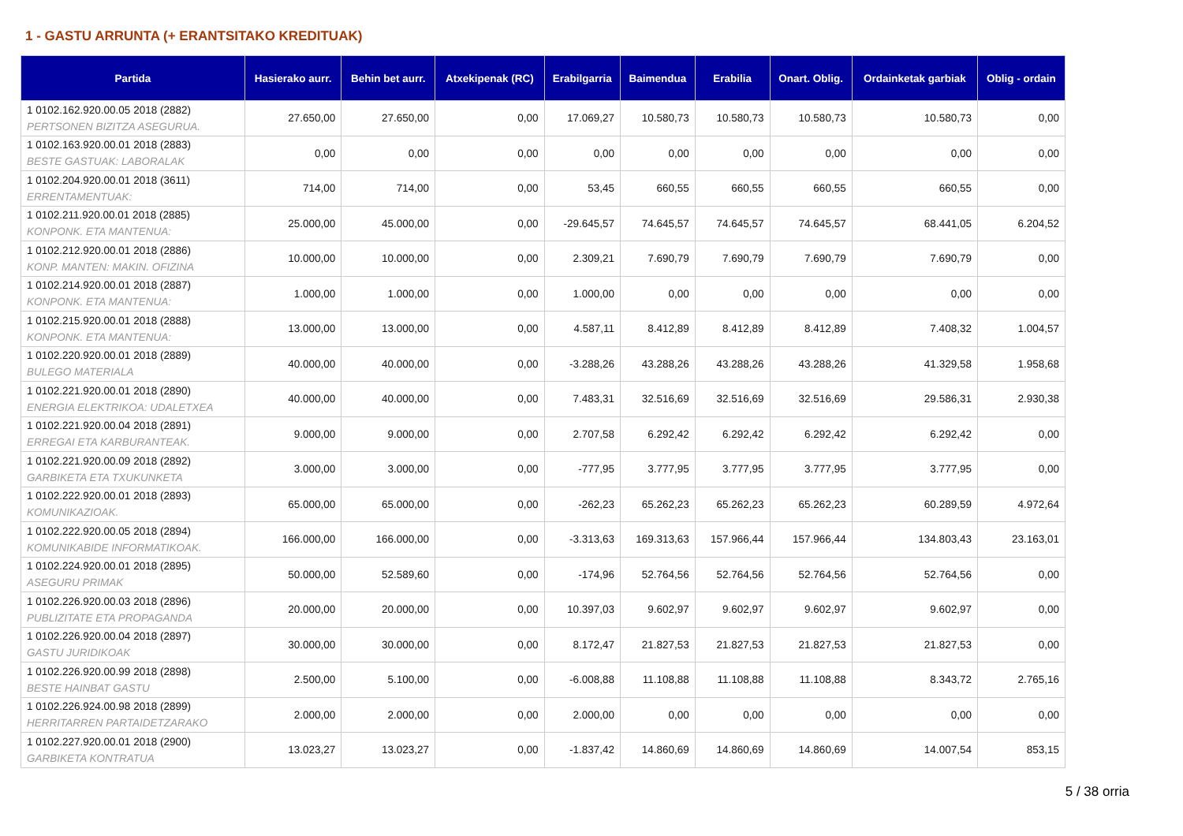1 - GASTU ARRUNTA (+ ERANTSITAKO KREDITUAK)
| Partida | Hasierako aurr. | Behin bet aurr. | Atxekipenak (RC) | Erabilgarria | Baimendua | Erabilia | Onart. Oblig. | Ordainketak garbiak | Oblig - ordain |
| --- | --- | --- | --- | --- | --- | --- | --- | --- | --- |
| 1 0102.162.920.00.05 2018 (2882) PERTSONEN BIZITZA ASEGURUA. | 27.650,00 | 27.650,00 | 0,00 | 17.069,27 | 10.580,73 | 10.580,73 | 10.580,73 | 10.580,73 | 0,00 |
| 1 0102.163.920.00.01 2018 (2883) BESTE GASTUAK: LABORALAK | 0,00 | 0,00 | 0,00 | 0,00 | 0,00 | 0,00 | 0,00 | 0,00 | 0,00 |
| 1 0102.204.920.00.01 2018 (3611) ERRENTAMENTUAK: | 714,00 | 714,00 | 0,00 | 53,45 | 660,55 | 660,55 | 660,55 | 660,55 | 0,00 |
| 1 0102.211.920.00.01 2018 (2885) KONPONK. ETA MANTENUA: | 25.000,00 | 45.000,00 | 0,00 | -29.645,57 | 74.645,57 | 74.645,57 | 74.645,57 | 68.441,05 | 6.204,52 |
| 1 0102.212.920.00.01 2018 (2886) KONP. MANTEN: MAKIN. OFIZINA | 10.000,00 | 10.000,00 | 0,00 | 2.309,21 | 7.690,79 | 7.690,79 | 7.690,79 | 7.690,79 | 0,00 |
| 1 0102.214.920.00.01 2018 (2887) KONPONK. ETA MANTENUA: | 1.000,00 | 1.000,00 | 0,00 | 1.000,00 | 0,00 | 0,00 | 0,00 | 0,00 | 0,00 |
| 1 0102.215.920.00.01 2018 (2888) KONPONK. ETA MANTENUA: | 13.000,00 | 13.000,00 | 0,00 | 4.587,11 | 8.412,89 | 8.412,89 | 8.412,89 | 7.408,32 | 1.004,57 |
| 1 0102.220.920.00.01 2018 (2889) BULEGO MATERIALA | 40.000,00 | 40.000,00 | 0,00 | -3.288,26 | 43.288,26 | 43.288,26 | 43.288,26 | 41.329,58 | 1.958,68 |
| 1 0102.221.920.00.01 2018 (2890) ENERGIA ELEKTRIKOA: UDALETXEA | 40.000,00 | 40.000,00 | 0,00 | 7.483,31 | 32.516,69 | 32.516,69 | 32.516,69 | 29.586,31 | 2.930,38 |
| 1 0102.221.920.00.04 2018 (2891) ERREGAI ETA KARBURANTEAK. | 9.000,00 | 9.000,00 | 0,00 | 2.707,58 | 6.292,42 | 6.292,42 | 6.292,42 | 6.292,42 | 0,00 |
| 1 0102.221.920.00.09 2018 (2892) GARBIKETA ETA TXUKUNKETA | 3.000,00 | 3.000,00 | 0,00 | -777,95 | 3.777,95 | 3.777,95 | 3.777,95 | 3.777,95 | 0,00 |
| 1 0102.222.920.00.01 2018 (2893) KOMUNIKAZIOAK. | 65.000,00 | 65.000,00 | 0,00 | -262,23 | 65.262,23 | 65.262,23 | 65.262,23 | 60.289,59 | 4.972,64 |
| 1 0102.222.920.00.05 2018 (2894) KOMUNIKABIDE INFORMATIKOAK. | 166.000,00 | 166.000,00 | 0,00 | -3.313,63 | 169.313,63 | 157.966,44 | 157.966,44 | 134.803,43 | 23.163,01 |
| 1 0102.224.920.00.01 2018 (2895) ASEGURU PRIMAK | 50.000,00 | 52.589,60 | 0,00 | -174,96 | 52.764,56 | 52.764,56 | 52.764,56 | 52.764,56 | 0,00 |
| 1 0102.226.920.00.03 2018 (2896) PUBLIZITATE ETA PROPAGANDA | 20.000,00 | 20.000,00 | 0,00 | 10.397,03 | 9.602,97 | 9.602,97 | 9.602,97 | 9.602,97 | 0,00 |
| 1 0102.226.920.00.04 2018 (2897) GASTU JURIDIKOAK | 30.000,00 | 30.000,00 | 0,00 | 8.172,47 | 21.827,53 | 21.827,53 | 21.827,53 | 21.827,53 | 0,00 |
| 1 0102.226.920.00.99 2018 (2898) BESTE HAINBAT GASTU | 2.500,00 | 5.100,00 | 0,00 | -6.008,88 | 11.108,88 | 11.108,88 | 11.108,88 | 8.343,72 | 2.765,16 |
| 1 0102.226.924.00.98 2018 (2899) HERRITARREN PARTAIDETZARAKO | 2.000,00 | 2.000,00 | 0,00 | 2.000,00 | 0,00 | 0,00 | 0,00 | 0,00 | 0,00 |
| 1 0102.227.920.00.01 2018 (2900) GARBIKETA KONTRATUA | 13.023,27 | 13.023,27 | 0,00 | -1.837,42 | 14.860,69 | 14.860,69 | 14.860,69 | 14.007,54 | 853,15 |
5 / 38 orria